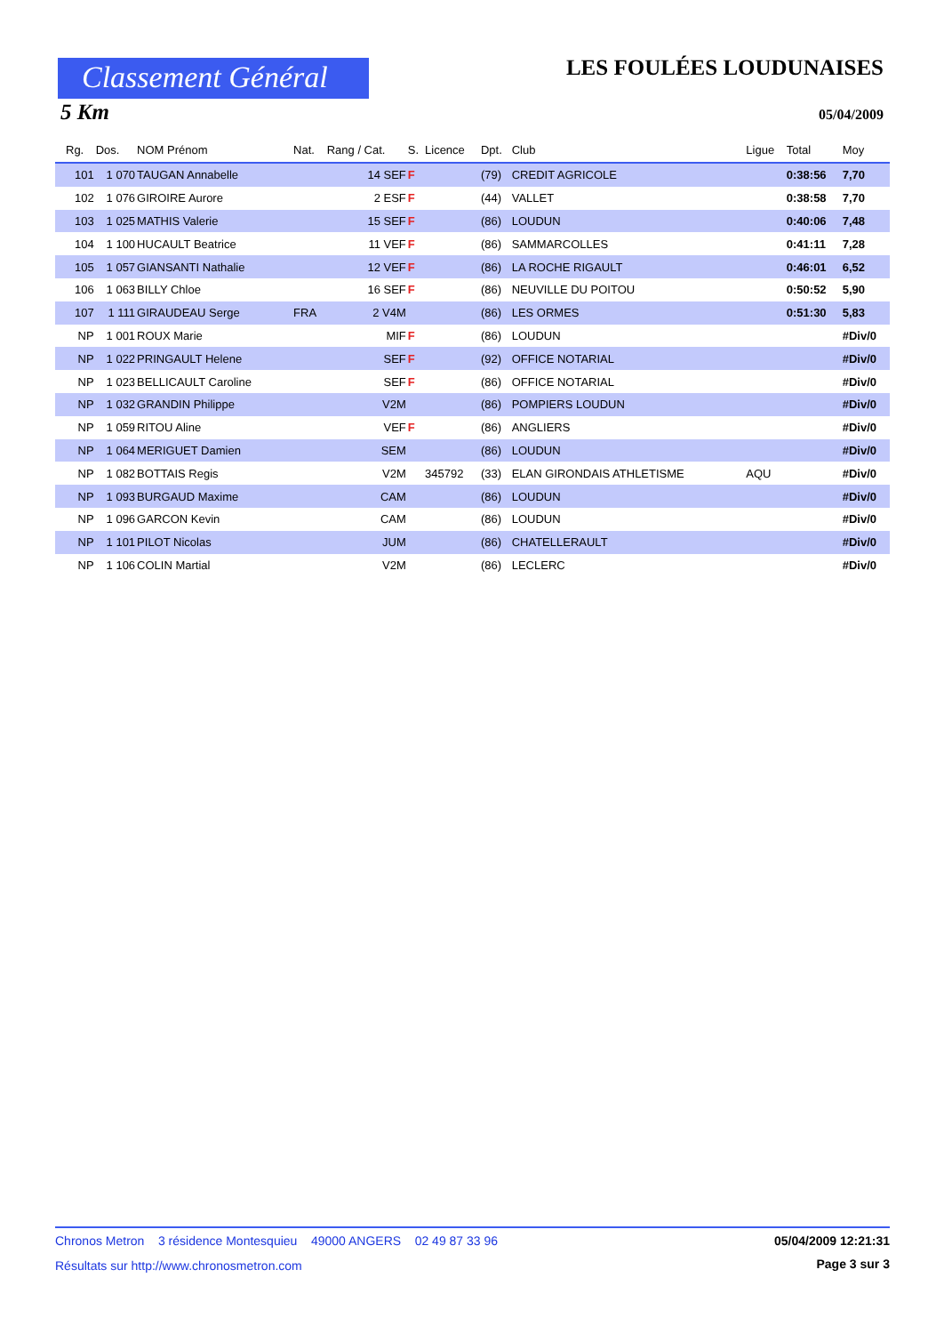Classement Général LES FOULÉES LOUDUNAISES
5 Km 05/04/2009
| Rg. | Dos. | NOM Prénom | Nat. | Rang / Cat. | S. | Licence | Dpt. | Club | Ligue | Total | Moy |
| --- | --- | --- | --- | --- | --- | --- | --- | --- | --- | --- | --- |
| 101 | 1 070 | TAUGAN Annabelle | | 14 SEF | F | | (79) | CREDIT AGRICOLE | | 0:38:56 | 7,70 |
| 102 | 1 076 | GIROIRE Aurore | | 2 ESF | F | | (44) | VALLET | | 0:38:58 | 7,70 |
| 103 | 1 025 | MATHIS Valerie | | 15 SEF | F | | (86) | LOUDUN | | 0:40:06 | 7,48 |
| 104 | 1 100 | HUCAULT Beatrice | | 11 VEF | F | | (86) | SAMMARCOLLES | | 0:41:11 | 7,28 |
| 105 | 1 057 | GIANSANTI Nathalie | | 12 VEF | F | | (86) | LA ROCHE RIGAULT | | 0:46:01 | 6,52 |
| 106 | 1 063 | BILLY Chloe | | 16 SEF | F | | (86) | NEUVILLE DU POITOU | | 0:50:52 | 5,90 |
| 107 | 1 111 | GIRAUDEAU Serge | FRA | 2 V4M | | | (86) | LES ORMES | | 0:51:30 | 5,83 |
| NP | 1 001 | ROUX Marie | | MIF | F | | (86) | LOUDUN | | | #Div/0 |
| NP | 1 022 | PRINGAULT Helene | | SEF | F | | (92) | OFFICE NOTARIAL | | | #Div/0 |
| NP | 1 023 | BELLICAULT Caroline | | SEF | F | | (86) | OFFICE NOTARIAL | | | #Div/0 |
| NP | 1 032 | GRANDIN Philippe | | V2M | | | (86) | POMPIERS LOUDUN | | | #Div/0 |
| NP | 1 059 | RITOU Aline | | VEF | F | | (86) | ANGLIERS | | | #Div/0 |
| NP | 1 064 | MERIGUET Damien | | SEM | | | (86) | LOUDUN | | | #Div/0 |
| NP | 1 082 | BOTTAIS Regis | | V2M | | 345792 | (33) | ELAN GIRONDAIS ATHLETISME | AQU | | #Div/0 |
| NP | 1 093 | BURGAUD Maxime | | CAM | | | (86) | LOUDUN | | | #Div/0 |
| NP | 1 096 | GARCON Kevin | | CAM | | | (86) | LOUDUN | | | #Div/0 |
| NP | 1 101 | PILOT Nicolas | | JUM | | | (86) | CHATELLERAULT | | | #Div/0 |
| NP | 1 106 | COLIN Martial | | V2M | | | (86) | LECLERC | | | #Div/0 |
Chronos Metron 3 résidence Montesquieu 49000 ANGERS 02 49 87 33 96
05/04/2009 12:21:31
Résultats sur http://www.chronosmetron.com
Page 3 sur 3